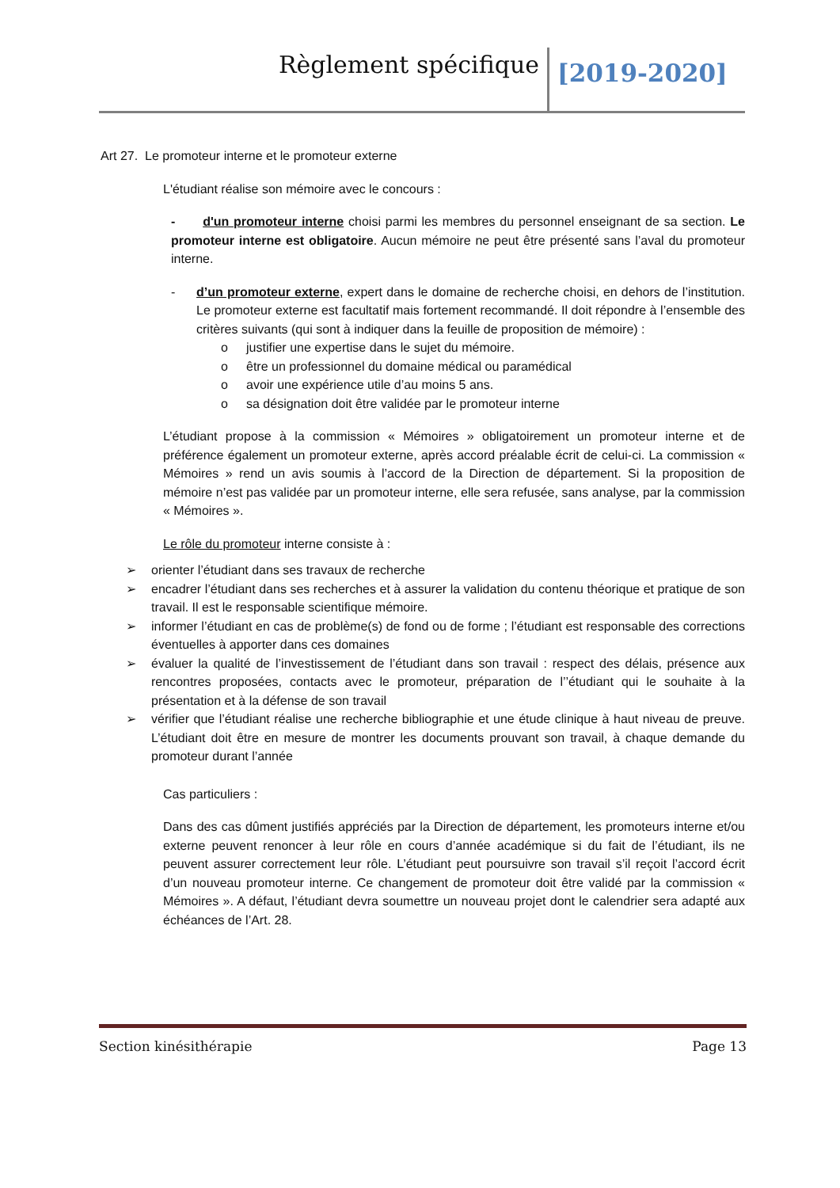Règlement spécifique [2019-2020]
Art 27. Le promoteur interne et le promoteur externe
L'étudiant réalise son mémoire avec le concours :
- d'un promoteur interne choisi parmi les membres du personnel enseignant de sa section. Le promoteur interne est obligatoire. Aucun mémoire ne peut être présenté sans l’aval du promoteur interne.
- d’un promoteur externe, expert dans le domaine de recherche choisi, en dehors de l’institution. Le promoteur externe est facultatif mais fortement recommandé. Il doit répondre à l’ensemble des critères suivants (qui sont à indiquer dans la feuille de proposition de mémoire) :
o justifier une expertise dans le sujet du mémoire.
o être un professionnel du domaine médical ou paramédical
o avoir une expérience utile d’au moins 5 ans.
o sa désignation doit être validée par le promoteur interne
L’étudiant propose à la commission « Mémoires » obligatoirement un promoteur interne et de préférence également un promoteur externe, après accord préalable écrit de celui-ci. La commission « Mémoires » rend un avis soumis à l’accord de la Direction de département. Si la proposition de mémoire n’est pas validée par un promoteur interne, elle sera refusée, sans analyse, par la commission « Mémoires ».
Le rôle du promoteur interne consiste à :
➢ orienter l’étudiant dans ses travaux de recherche
➢ encadrer l’étudiant dans ses recherches et à assurer la validation du contenu théorique et pratique de son travail. Il est le responsable scientifique mémoire.
➢ informer l’étudiant en cas de problème(s) de fond ou de forme ; l’étudiant est responsable des corrections éventuelles à apporter dans ces domaines
➢ évaluer la qualité de l’investissement de l’étudiant dans son travail : respect des délais, présence aux rencontres proposées, contacts avec le promoteur, préparation de l’’étudiant qui le souhaite à la présentation et à la défense de son travail
➢ vérifier que l’étudiant réalise une recherche bibliographie et une étude clinique à haut niveau de preuve. L’étudiant doit être en mesure de montrer les documents prouvant son travail, à chaque demande du promoteur durant l’année
Cas particuliers :
Dans des cas dûment justifiés appréciés par la Direction de département, les promoteurs interne et/ou externe peuvent renoncer à leur rôle en cours d’année académique si du fait de l’étudiant, ils ne peuvent assurer correctement leur rôle. L’étudiant peut poursuivre son travail s’il reçoit l’accord écrit d’un nouveau promoteur interne. Ce changement de promoteur doit être validé par la commission « Mémoires ». A défaut, l’étudiant devra soumettre un nouveau projet dont le calendrier sera adapté aux échéances de l’Art. 28.
Section kinésithérapie Page 13